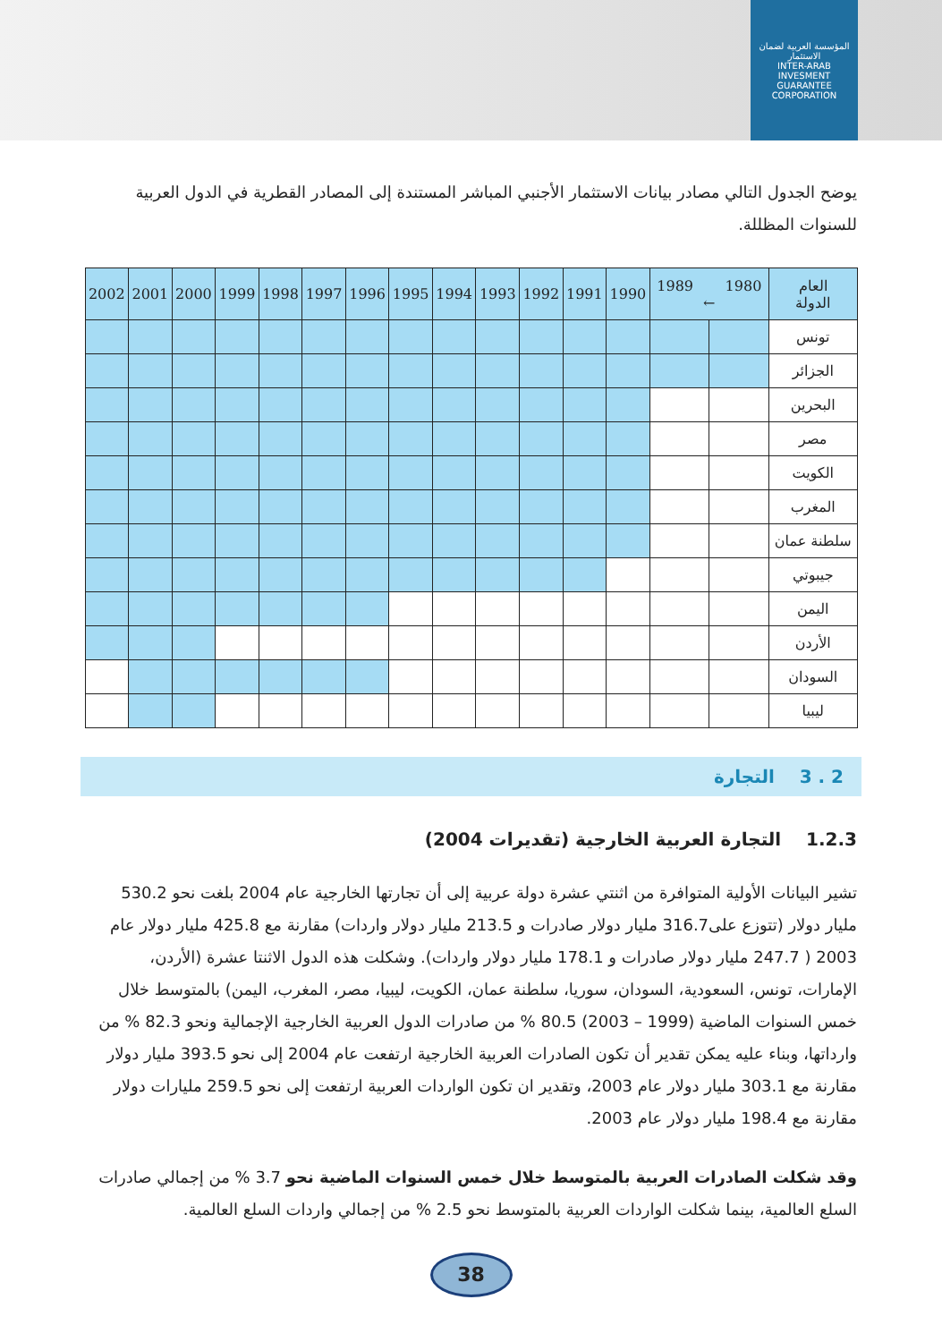المؤسسة العربية لضمان الاستثمار
INTER-ARAB INVESMENT GUARANTEE CORPORATION
يوضح الجدول التالي مصادر بيانات الاستثمار الأجنبي المباشر المستندة إلى المصادر القطرية في الدول العربية للسنوات المظللة.
| العام الدولة | 1980 1989 ← | | 1990 | 1991 | 1992 | 1993 | 1994 | 1995 | 1996 | 1997 | 1998 | 1999 | 2000 | 2001 | 2002 |
| --- | --- | --- | --- | --- | --- | --- | --- | --- | --- | --- | --- | --- | --- | --- | --- |
| تونس | | | | | | | | | | | | | | | |
| الجزائر | | | | | | | | | | | | | | | |
| البحرين | | | | | | | | | | | | | | | |
| مصر | | | | | | | | | | | | | | | |
| الكويت | | | | | | | | | | | | | | | |
| المغرب | | | | | | | | | | | | | | | |
| سلطنة عمان | | | | | | | | | | | | | | | |
| جيبوتي | | | | | | | | | | | | | | | |
| اليمن | | | | | | | | | | | | | | | |
| الأردن | | | | | | | | | | | | | | | |
| السودان | | | | | | | | | | | | | | | |
| ليبيا | | | | | | | | | | | | | | | |
2 . 3 التجارة
1.2.3 التجارة العربية الخارجية (تقديرات 2004)
تشير البيانات الأولية المتوافرة من اثنتي عشرة دولة عربية إلى أن تجارتها الخارجية عام 2004 بلغت نحو 530.2 مليار دولار (تتوزع على316.7 مليار دولار صادرات و 213.5 مليار دولار واردات) مقارنة مع 425.8 مليار دولار عام 2003 ( 247.7 مليار دولار صادرات و 178.1 مليار دولار واردات). وشكلت هذه الدول الاثنتا عشرة (الأردن، الإمارات، تونس، السعودية، السودان، سوريا، سلطنة عمان، الكويت، ليبيا، مصر، المغرب، اليمن) بالمتوسط خلال خمس السنوات الماضية (1999 – 2003) 80.5 % من صادرات الدول العربية الخارجية الإجمالية ونحو 82.3 % من وارداتها، وبناء عليه يمكن تقدير أن تكون الصادرات العربية الخارجية ارتفعت عام 2004 إلى نحو 393.5 مليار دولار مقارنة مع 303.1 مليار دولار عام 2003، وتقدير ان تكون الواردات العربية ارتفعت إلى نحو 259.5 مليارات دولار مقارنة مع 198.4 مليار دولار عام 2003.
وقد شكلت الصادرات العربية بالمتوسط خلال خمس السنوات الماضية نحو 3.7 % من إجمالي صادرات السلع العالمية، بينما شكلت الواردات العربية بالمتوسط نحو 2.5 % من إجمالي واردات السلع العالمية.
38